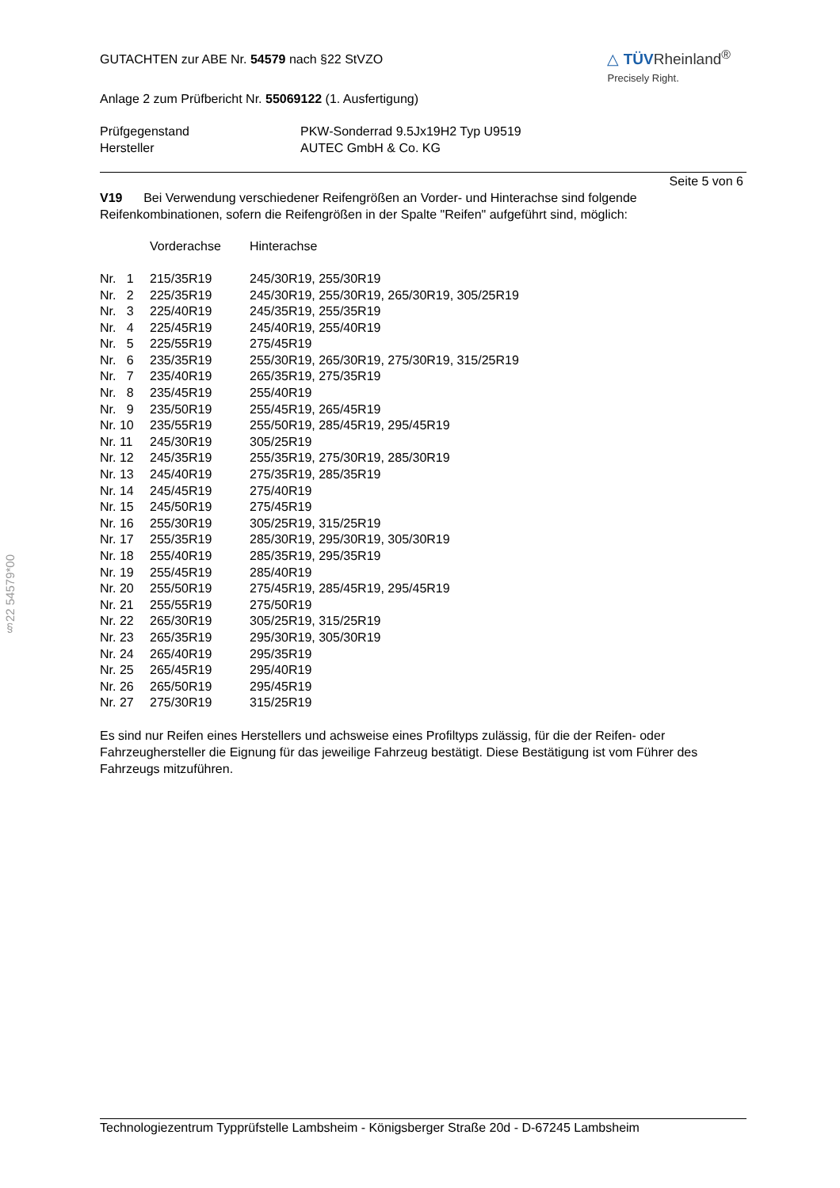§22 54579*00
GUTACHTEN zur ABE Nr. 54579 nach §22 StVZO
△ TÜVRheinland<sup>®</sup>
Precisely Right.
Anlage 2 zum Prüfbericht Nr. 55069122 (1. Ausfertigung)
| Prüfgegenstand | PKW-Sonderrad 9.5Jx19H2 Typ U9519 |
| Hersteller | AUTEC GmbH & Co. KG |
Seite 5 von 6
V19 Bei Verwendung verschiedener Reifengrößen an Vorder- und Hinterachse sind folgende Reifenkombinationen, sofern die Reifengrößen in der Spalte "Reifen" aufgeführt sind, möglich:
| | Vorderachse | Hinterachse |
| --- | --- | --- |
| Nr. 1 | 215/35R19 | 245/30R19, 255/30R19 |
| Nr. 2 | 225/35R19 | 245/30R19, 255/30R19, 265/30R19, 305/25R19 |
| Nr. 3 | 225/40R19 | 245/35R19, 255/35R19 |
| Nr. 4 | 225/45R19 | 245/40R19, 255/40R19 |
| Nr. 5 | 225/55R19 | 275/45R19 |
| Nr. 6 | 235/35R19 | 255/30R19, 265/30R19, 275/30R19, 315/25R19 |
| Nr. 7 | 235/40R19 | 265/35R19, 275/35R19 |
| Nr. 8 | 235/45R19 | 255/40R19 |
| Nr. 9 | 235/50R19 | 255/45R19, 265/45R19 |
| Nr. 10 | 235/55R19 | 255/50R19, 285/45R19, 295/45R19 |
| Nr. 11 | 245/30R19 | 305/25R19 |
| Nr. 12 | 245/35R19 | 255/35R19, 275/30R19, 285/30R19 |
| Nr. 13 | 245/40R19 | 275/35R19, 285/35R19 |
| Nr. 14 | 245/45R19 | 275/40R19 |
| Nr. 15 | 245/50R19 | 275/45R19 |
| Nr. 16 | 255/30R19 | 305/25R19, 315/25R19 |
| Nr. 17 | 255/35R19 | 285/30R19, 295/30R19, 305/30R19 |
| Nr. 18 | 255/40R19 | 285/35R19, 295/35R19 |
| Nr. 19 | 255/45R19 | 285/40R19 |
| Nr. 20 | 255/50R19 | 275/45R19, 285/45R19, 295/45R19 |
| Nr. 21 | 255/55R19 | 275/50R19 |
| Nr. 22 | 265/30R19 | 305/25R19, 315/25R19 |
| Nr. 23 | 265/35R19 | 295/30R19, 305/30R19 |
| Nr. 24 | 265/40R19 | 295/35R19 |
| Nr. 25 | 265/45R19 | 295/40R19 |
| Nr. 26 | 265/50R19 | 295/45R19 |
| Nr. 27 | 275/30R19 | 315/25R19 |
Es sind nur Reifen eines Herstellers und achsweise eines Profiltyps zulässig, für die der Reifen- oder Fahrzeughersteller die Eignung für das jeweilige Fahrzeug bestätigt. Diese Bestätigung ist vom Führer des Fahrzeugs mitzuführen.
Technologiezentrum Typprüfstelle Lambsheim - Königsberger Straße 20d - D-67245 Lambsheim